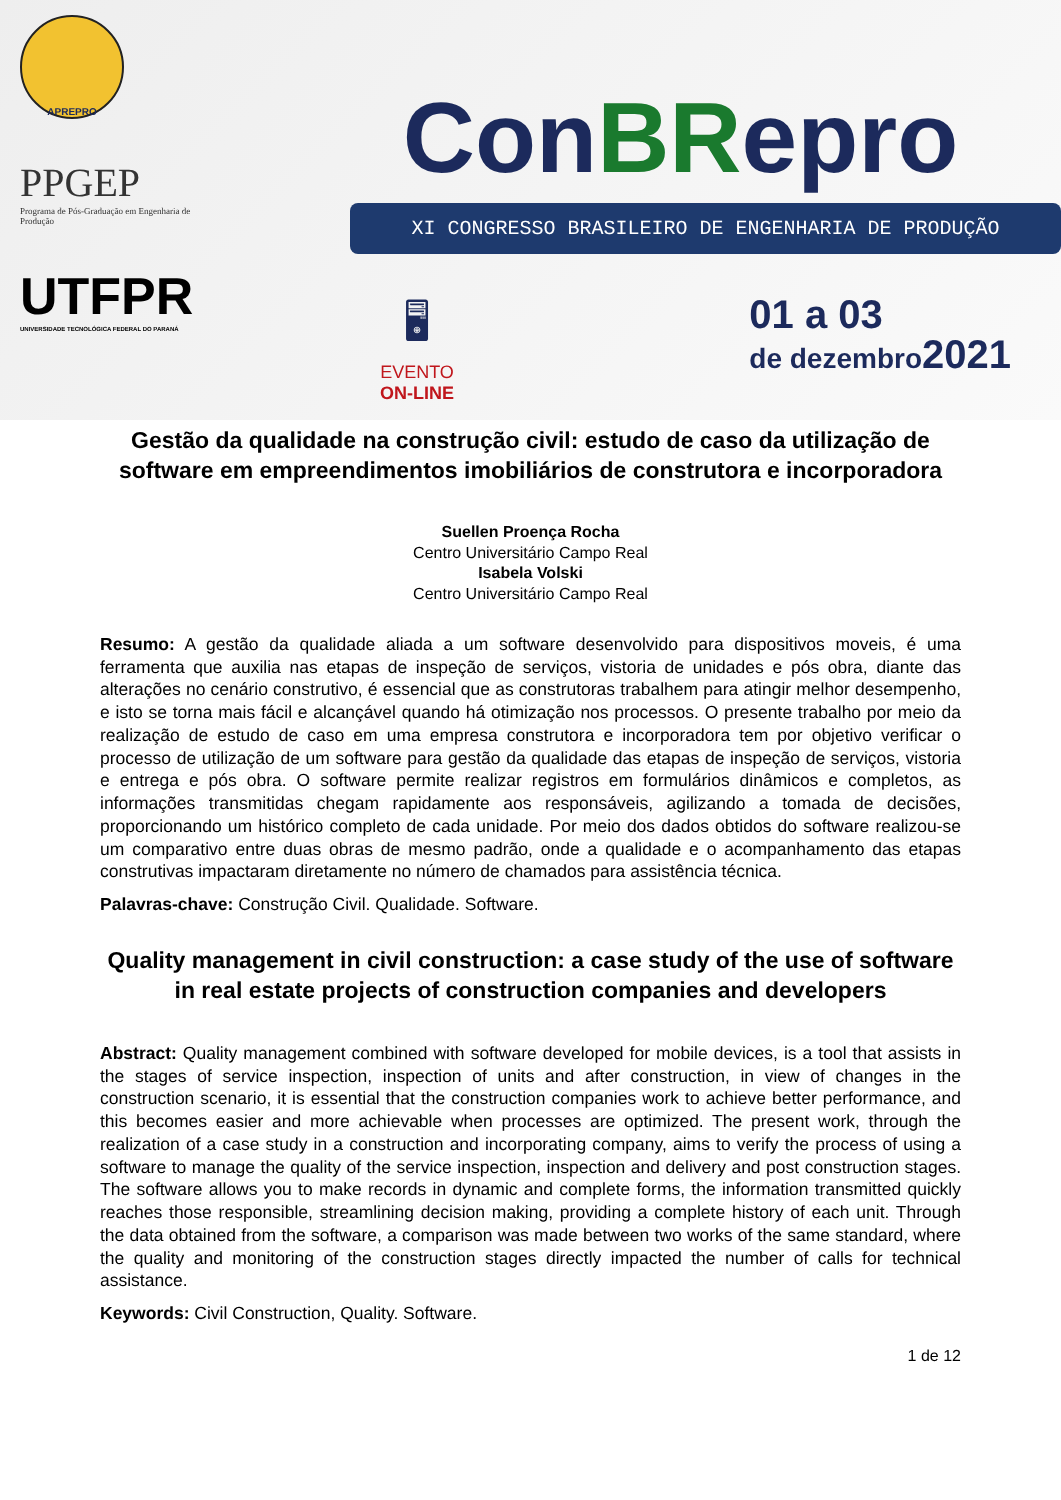APREPRO
PPGEP
Programa de Pós-Graduação em Engenharia de Produção
UTFPR
UNIVERSIDADE TECNOLÓGICA FEDERAL DO PARANÁ
ConBRepro
XI CONGRESSO BRASILEIRO DE ENGENHARIA DE PRODUÇÃO
🖥
EVENTO
ON-LINE
01 a 03
de dezembro2021
Gestão da qualidade na construção civil: estudo de caso da utilização de software em empreendimentos imobiliários de construtora e incorporadora
Suellen Proença Rocha
Centro Universitário Campo Real
Isabela Volski
Centro Universitário Campo Real
Resumo: A gestão da qualidade aliada a um software desenvolvido para dispositivos moveis, é uma ferramenta que auxilia nas etapas de inspeção de serviços, vistoria de unidades e pós obra, diante das alterações no cenário construtivo, é essencial que as construtoras trabalhem para atingir melhor desempenho, e isto se torna mais fácil e alcançável quando há otimização nos processos. O presente trabalho por meio da realização de estudo de caso em uma empresa construtora e incorporadora tem por objetivo verificar o processo de utilização de um software para gestão da qualidade das etapas de inspeção de serviços, vistoria e entrega e pós obra. O software permite realizar registros em formulários dinâmicos e completos, as informações transmitidas chegam rapidamente aos responsáveis, agilizando a tomada de decisões, proporcionando um histórico completo de cada unidade. Por meio dos dados obtidos do software realizou-se um comparativo entre duas obras de mesmo padrão, onde a qualidade e o acompanhamento das etapas construtivas impactaram diretamente no número de chamados para assistência técnica.
Palavras-chave: Construção Civil. Qualidade. Software.
Quality management in civil construction: a case study of the use of software in real estate projects of construction companies and developers
Abstract: Quality management combined with software developed for mobile devices, is a tool that assists in the stages of service inspection, inspection of units and after construction, in view of changes in the construction scenario, it is essential that the construction companies work to achieve better performance, and this becomes easier and more achievable when processes are optimized. The present work, through the realization of a case study in a construction and incorporating company, aims to verify the process of using a software to manage the quality of the service inspection, inspection and delivery and post construction stages. The software allows you to make records in dynamic and complete forms, the information transmitted quickly reaches those responsible, streamlining decision making, providing a complete history of each unit. Through the data obtained from the software, a comparison was made between two works of the same standard, where the quality and monitoring of the construction stages directly impacted the number of calls for technical assistance.
Keywords: Civil Construction, Quality. Software.
1 de 12